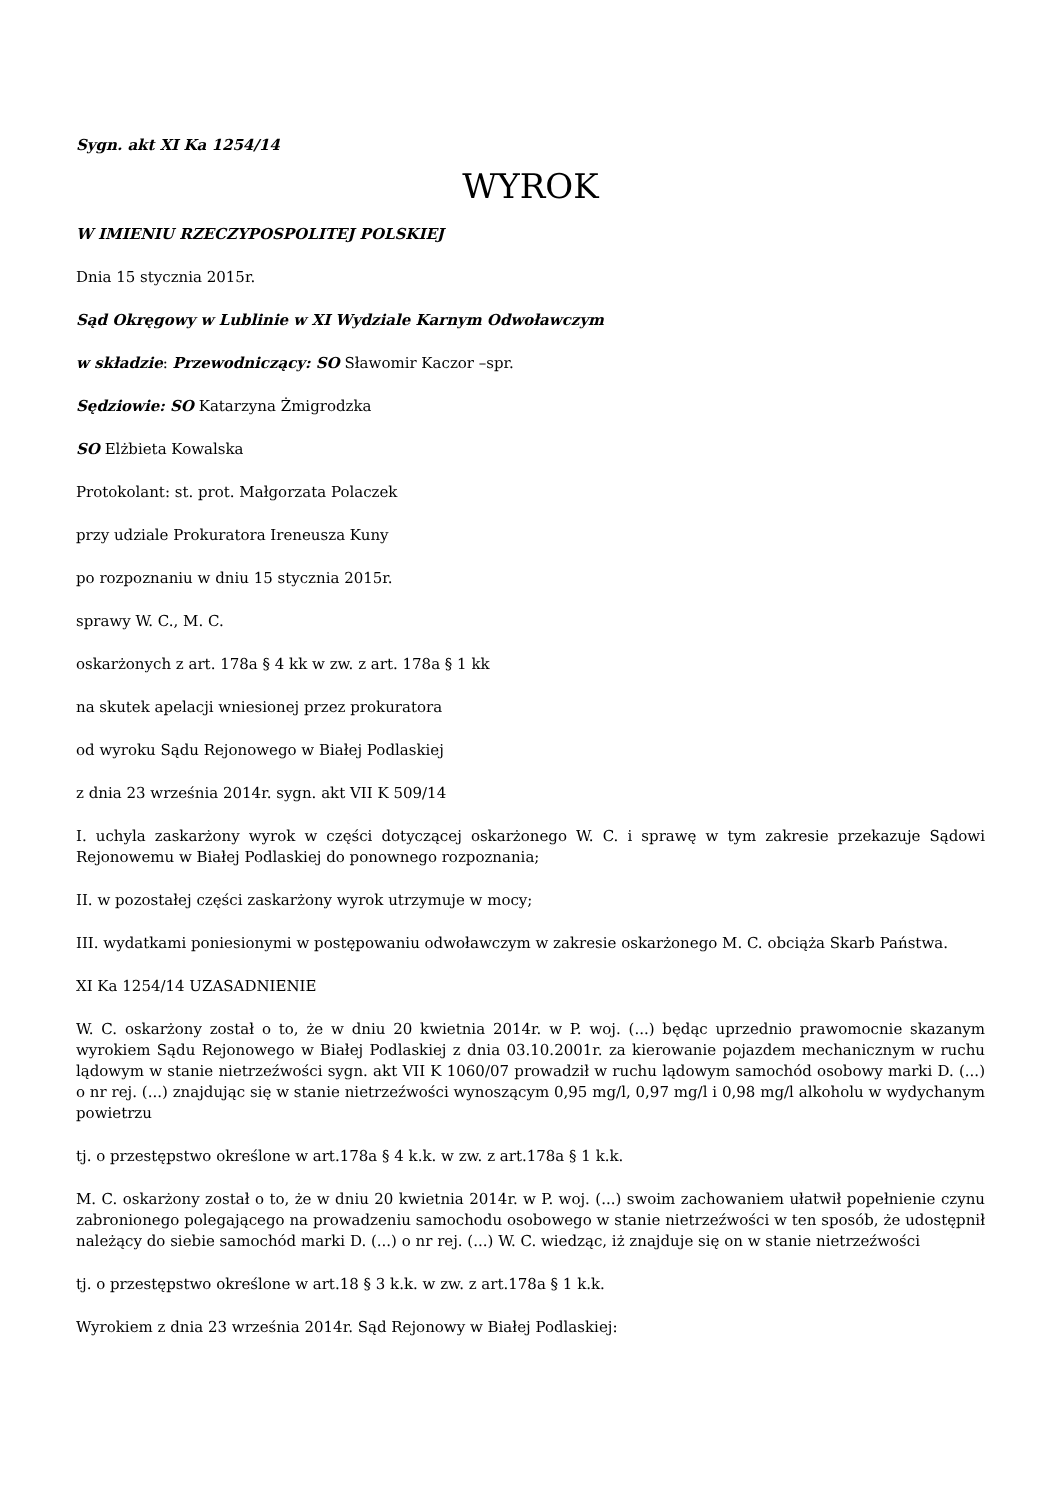Sygn. akt XI Ka 1254/14
WYROK
W IMIENIU RZECZYPOSPOLITEJ POLSKIEJ
Dnia 15 stycznia 2015r.
Sąd Okręgowy w Lublinie w XI Wydziale Karnym Odwoławczym
w składzie: Przewodniczący: SO Sławomir Kaczor –spr.
Sędziowie: SO Katarzyna Żmigrodzka
SO Elżbieta Kowalska
Protokolant: st. prot. Małgorzata Polaczek
przy udziale Prokuratora Ireneusza Kuny
po rozpoznaniu w dniu 15 stycznia 2015r.
sprawy W. C., M. C.
oskarżonych z art. 178a § 4 kk w zw. z art. 178a § 1 kk
na skutek apelacji wniesionej przez prokuratora
od wyroku Sądu Rejonowego w Białej Podlaskiej
z dnia 23 września 2014r. sygn. akt VII K 509/14
I. uchyla zaskarżony wyrok w części dotyczącej oskarżonego W. C. i sprawę w tym zakresie przekazuje Sądowi Rejonowemu w Białej Podlaskiej do ponownego rozpoznania;
II. w pozostałej części zaskarżony wyrok utrzymuje w mocy;
III. wydatkami poniesionymi w postępowaniu odwoławczym w zakresie oskarżonego M. C. obciąża Skarb Państwa.
XI Ka 1254/14 UZASADNIENIE
W. C. oskarżony został o to, że w dniu 20 kwietnia 2014r. w P. woj. (...) będąc uprzednio prawomocnie skazanym wyrokiem Sądu Rejonowego w Białej Podlaskiej z dnia 03.10.2001r. za kierowanie pojazdem mechanicznym w ruchu lądowym w stanie nietrzeźwości sygn. akt VII K 1060/07 prowadził w ruchu lądowym samochód osobowy marki D. (...) o nr rej. (...) znajdując się w stanie nietrzeźwości wynoszącym 0,95 mg/l, 0,97 mg/l i 0,98 mg/l alkoholu w wydychanym powietrzu
tj. o przestępstwo określone w art.178a § 4 k.k. w zw. z art.178a § 1 k.k.
M. C. oskarżony został o to, że w dniu 20 kwietnia 2014r. w P. woj. (...) swoim zachowaniem ułatwił popełnienie czynu zabronionego polegającego na prowadzeniu samochodu osobowego w stanie nietrzeźwości w ten sposób, że udostępnił należący do siebie samochód marki D. (...) o nr rej. (...) W. C. wiedząc, iż znajduje się on w stanie nietrzeźwości
tj. o przestępstwo określone w art.18 § 3 k.k. w zw. z art.178a § 1 k.k.
Wyrokiem z dnia 23 września 2014r. Sąd Rejonowy w Białej Podlaskiej: